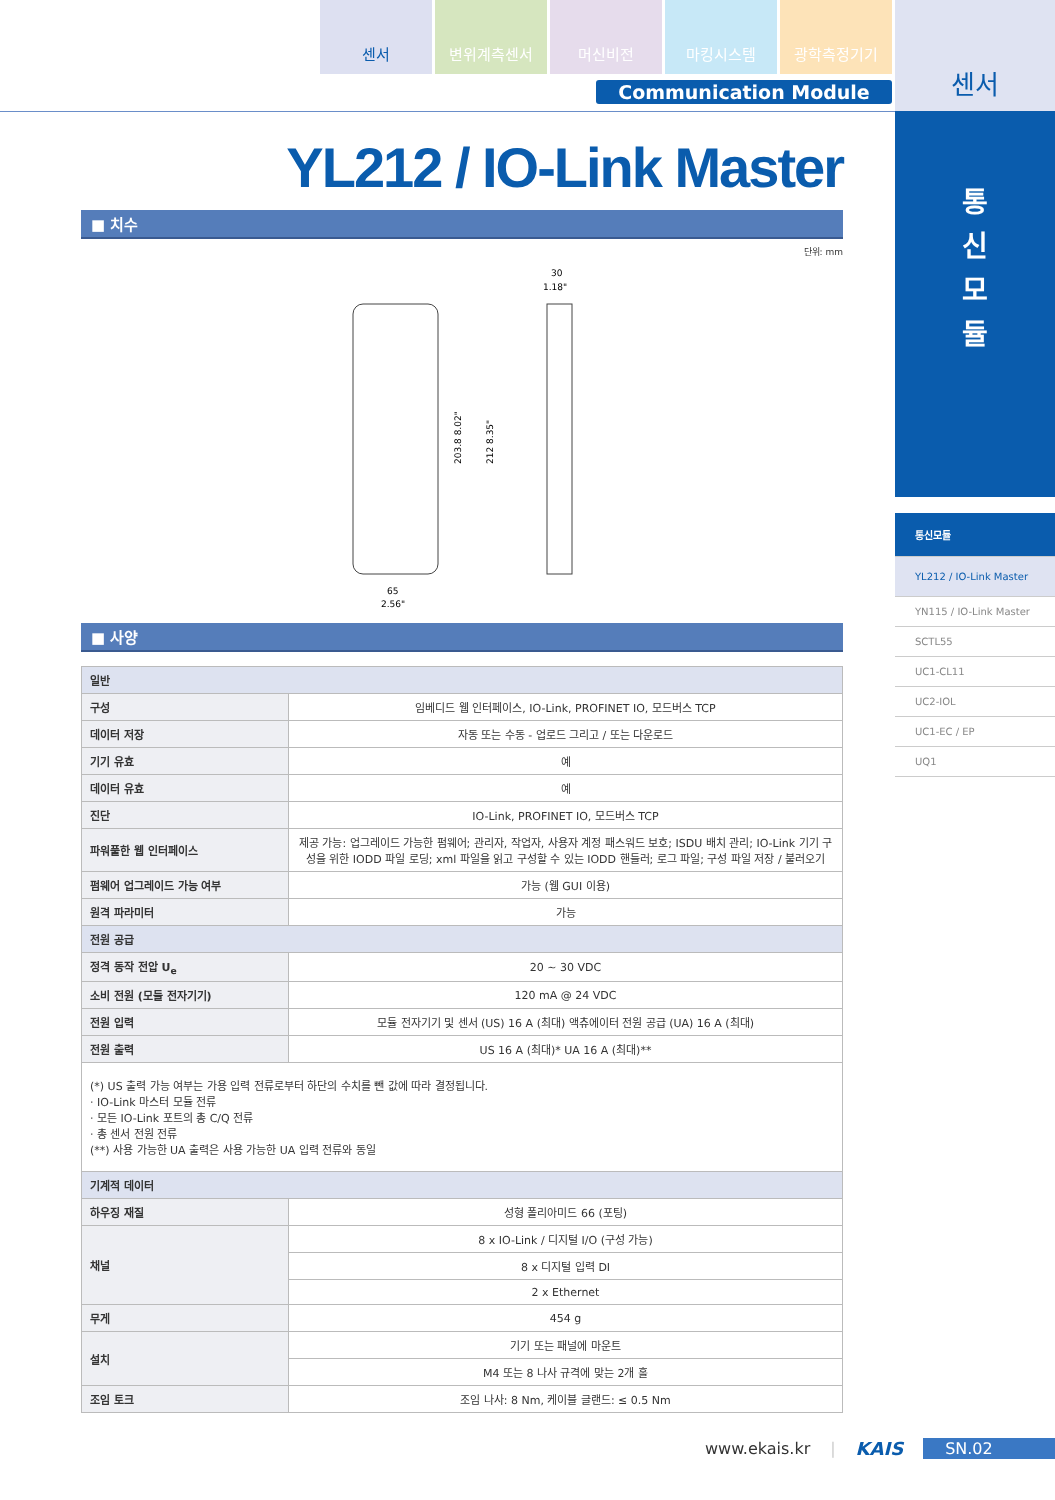센서 변위계측센서 머신비전 마킹시스템 광학측정기기
Communication Module
센서
통
신
모
듈
통신모듈
YL212 / IO-Link Master
YN115 / IO-Link Master
SCTL55
UC1-CL11
UC2-IOL
UC1-EC / EP
UQ1
YL212 / IO-Link Master
■ 치수
단위: mm
203.8 8.02"
212 8.35"
30
1.18"
65
2.56"
■ 사양
| 일반 | |
| 구성 | 임베디드 웹 인터페이스, IO-Link, PROFINET IO, 모드버스 TCP |
| 데이터 저장 | 자동 또는 수동 - 업로드 그리고 / 또는 다운로드 |
| 기기 유효 | 예 |
| 데이터 유효 | 예 |
| 진단 | IO-Link, PROFINET IO, 모드버스 TCP |
| 파워풀한 웹 인터페이스 | 제공 가능: 업그레이드 가능한 펌웨어; 관리자, 작업자, 사용자 계정 패스워드 보호; ISDU 배치 관리; IO-Link 기기 구성을 위한 IODD 파일 로딩; xml 파일을 읽고 구성할 수 있는 IODD 핸들러; 로그 파일; 구성 파일 저장 / 불러오기 |
| 펌웨어 업그레이드 가능 여부 | 가능 (웹 GUI 이용) |
| 원격 파라미터 | 가능 |
| 전원 공급 | |
| 정격 동작 전압 U<sub>e</sub> | 20 ~ 30 VDC |
| 소비 전원 (모듈 전자기기) | 120 mA @ 24 VDC |
| 전원 입력 | 모듈 전자기기 및 센서 (US) 16 A (최대) 액츄에이터 전원 공급 (UA) 16 A (최대) |
| 전원 출력 | US 16 A (최대)* UA 16 A (최대)** |
| (*) US 출력 가능 여부는 가용 입력 전류로부터 하단의 수치를 뺀 값에 따라 결정됩니다. · IO-Link 마스터 모듈 전류 · 모든 IO-Link 포트의 총 C/Q 전류 · 총 센서 전원 전류 (**) 사용 가능한 UA 출력은 사용 가능한 UA 입력 전류와 동일 | |
| 기계적 데이터 | |
| 하우징 재질 | 성형 폴리아미드 66 (포팅) |
| 채널 | 8 x IO-Link / 디지털 I/O (구성 가능) |
| | 8 x 디지털 입력 DI |
| | 2 x Ethernet |
| 무게 | 454 g |
| 설치 | 기기 또는 패널에 마운트 |
| | M4 또는 8 나사 규격에 맞는 2개 홀 |
| 조임 토크 | 조임 나사: 8 Nm, 케이블 글랜드: ≤ 0.5 Nm |
www.ekais.kr | KAIS SN.02